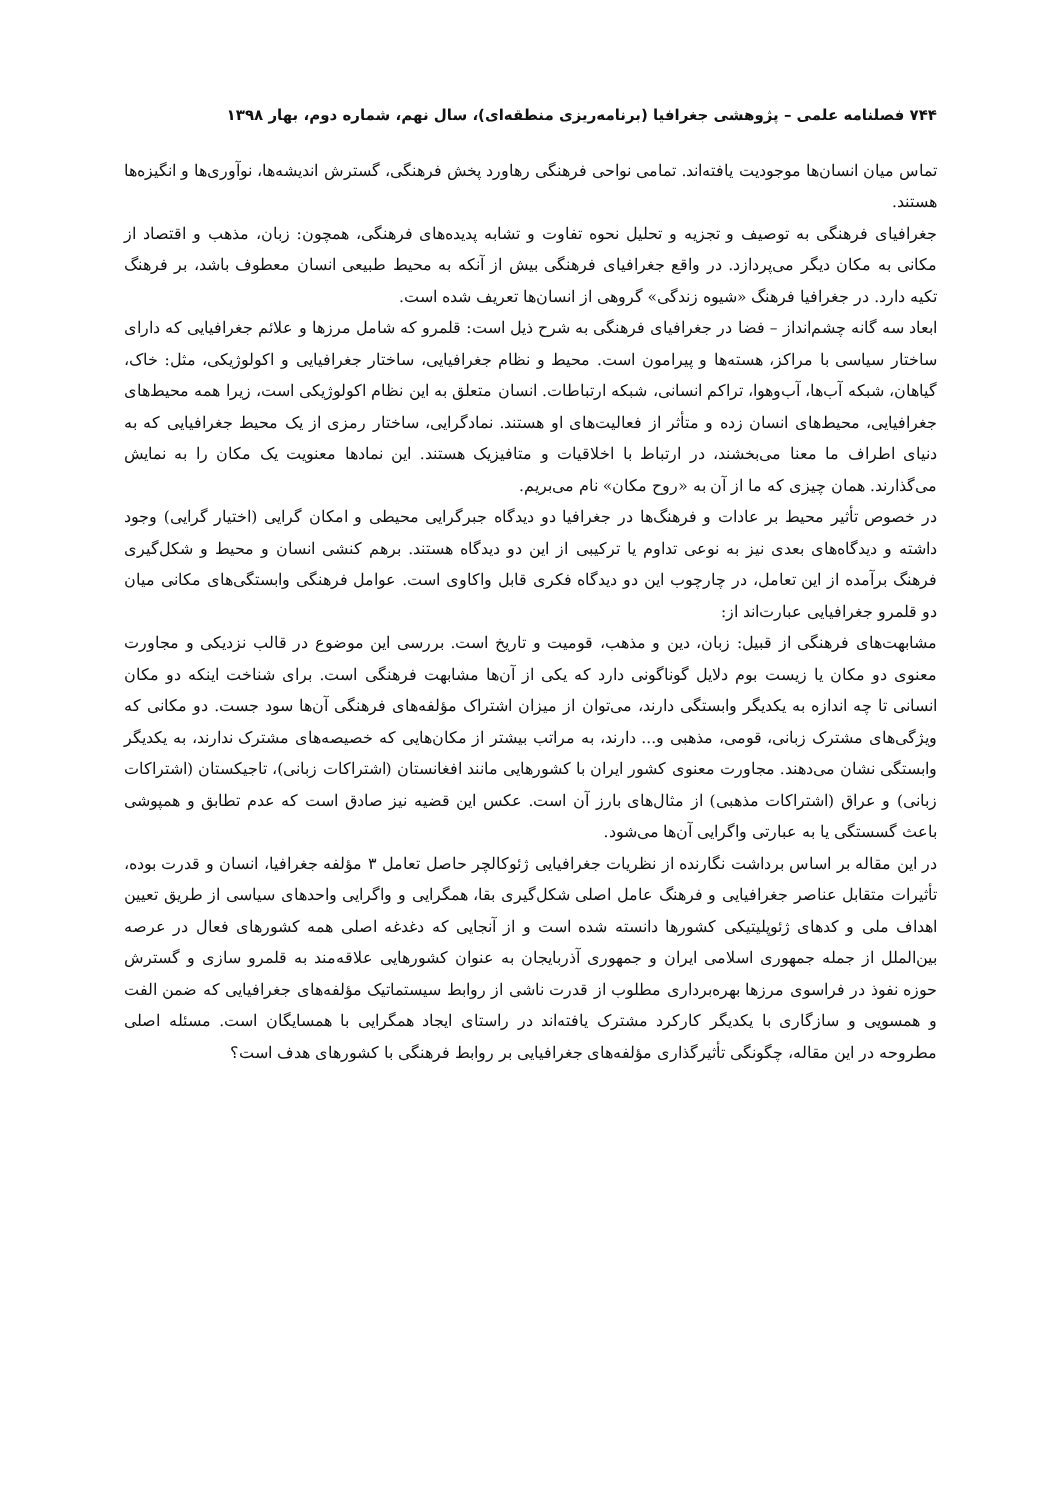۷۴۴ فصلنامه علمی – پژوهشی جغرافیا (برنامه‌ریزی منطقه‌ای)، سال نهم، شماره دوم، بهار ۱۳۹۸
تماس میان انسان‌ها موجودیت یافته‌اند. تمامی نواحی فرهنگی رهاورد پخش فرهنگی، گسترش اندیشه‌ها، نوآوری‌ها و انگیزه‌ها هستند.
جغرافیای فرهنگی به توصیف و تجزیه و تحلیل نحوه تفاوت و تشابه پدیده‌های فرهنگی، همچون: زبان، مذهب و اقتصاد از مکانی به مکان دیگر می‌پردازد. در واقع جغرافیای فرهنگی بیش از آنکه به محیط طبیعی انسان معطوف باشد، بر فرهنگ تکیه دارد. در جغرافیا فرهنگ «شیوه زندگی» گروهی از انسان‌ها تعریف شده است.
ابعاد سه گانه چشم‌انداز – فضا در جغرافیای فرهنگی به شرح ذیل است: قلمرو که شامل مرزها و علائم جغرافیایی که دارای ساختار سیاسی با مراکز، هسته‌ها و پیرامون است. محیط و نظام جغرافیایی، ساختار جغرافیایی و اکولوژیکی، مثل: خاک، گیاهان، شبکه آب‌ها، آب‌وهوا، تراکم انسانی، شبکه ارتباطات. انسان متعلق به این نظام اکولوژیکی است، زیرا همه محیط‌های جغرافیایی، محیط‌های انسان زده و متأثر از فعالیت‌های او هستند. نمادگرایی، ساختار رمزی از یک محیط جغرافیایی که به دنیای اطراف ما معنا می‌بخشند، در ارتباط با اخلاقیات و متافیزیک هستند. این نمادها معنویت یک مکان را به نمایش می‌گذارند. همان چیزی که ما از آن به «روح مکان» نام می‌بریم.
در خصوص تأثیر محیط بر عادات و فرهنگ‌ها در جغرافیا دو دیدگاه جبرگرایی محیطی و امکان گرایی (اختیار گرایی) وجود داشته و دیدگاه‌های بعدی نیز به نوعی تداوم یا ترکیبی از این دو دیدگاه هستند. برهم کنشی انسان و محیط و شکل‌گیری فرهنگ برآمده از این تعامل، در چارچوب این دو دیدگاه فکری قابل واکاوی است. عوامل فرهنگی وابستگی‌های مکانی میان دو قلمرو جغرافیایی عبارت‌اند از:
مشابهت‌های فرهنگی از قبیل: زبان، دین و مذهب، قومیت و تاریخ است. بررسی این موضوع در قالب نزدیکی و مجاورت معنوی دو مکان یا زیست بوم دلایل گوناگونی دارد که یکی از آن‌ها مشابهت فرهنگی است. برای شناخت اینکه دو مکان انسانی تا چه اندازه به یکدیگر وابستگی دارند، می‌توان از میزان اشتراک مؤلفه‌های فرهنگی آن‌ها سود جست. دو مکانی که ویژگی‌های مشترک زبانی، قومی، مذهبی و... دارند، به مراتب بیشتر از مکان‌هایی که خصیصه‌های مشترک ندارند، به یکدیگر وابستگی نشان می‌دهند. مجاورت معنوی کشور ایران با کشورهایی مانند افغانستان (اشتراکات زبانی)، تاجیکستان (اشتراکات زبانی) و عراق (اشتراکات مذهبی) از مثال‌های بارز آن است. عکس این قضیه نیز صادق است که عدم تطابق و همپوشی باعث گسستگی یا به عبارتی واگرایی آن‌ها می‌شود.
در این مقاله بر اساس برداشت نگارنده از نظریات جغرافیایی ژئوکالچر حاصل تعامل ۳ مؤلفه جغرافیا، انسان و قدرت بوده، تأثیرات متقابل عناصر جغرافیایی و فرهنگ عامل اصلی شکل‌گیری بقا، همگرایی و واگرایی واحدهای سیاسی از طریق تعیین اهداف ملی و کدهای ژئوپلیتیکی کشورها دانسته شده است و از آنجایی که دغدغه اصلی همه کشورهای فعال در عرصه بین‌الملل از جمله جمهوری اسلامی ایران و جمهوری آذربایجان به عنوان کشورهایی علاقه‌مند به قلمرو سازی و گسترش حوزه نفوذ در فراسوی مرزها بهره‌برداری مطلوب از قدرت ناشی از روابط سیستماتیک مؤلفه‌های جغرافیایی که ضمن الفت و همسویی و سازگاری با یکدیگر کارکرد مشترک یافته‌اند در راستای ایجاد همگرایی با همسایگان است. مسئله اصلی مطروحه در این مقاله، چگونگی تأثیرگذاری مؤلفه‌های جغرافیایی بر روابط فرهنگی با کشورهای هدف است؟